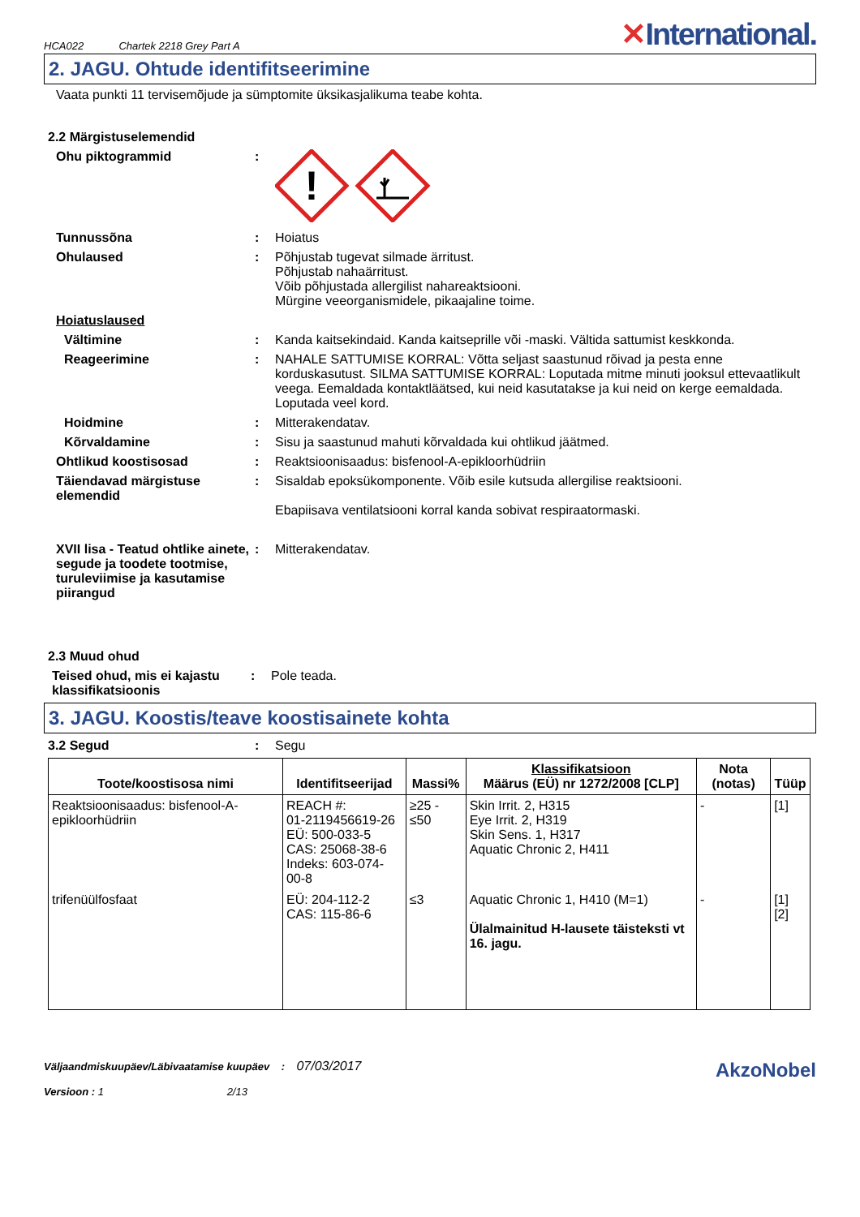HCA022 Chartek 2218 Grey Part A
✕International.
2. JAGU. Ohtude identifitseerimine
Vaata punkti 11 tervisemõjude ja sümptomite üksikasjalikuma teabe kohta.
2.2 Märgistuselemendid
Ohu piktogrammid :
!
Tunnussõna : Hoiatus
Ohulaused : Põhjustab tugevat silmade ärritust.
Põhjustab nahaärritust.
Võib põhjustada allergilist nahareaktsiooni.
Mürgine veeorganismidele, pikaajaline toime.
Hoiatuslaused
Vältimine : Kanda kaitsekindaid. Kanda kaitseprille või -maski. Vältida sattumist keskkonda.
Reageerimine : NAHALE SATTUMISE KORRAL: Võtta seljast saastunud rõivad ja pesta enne korduskasutust. SILMA SATTUMISE KORRAL: Loputada mitme minuti jooksul ettevaatlikult veega. Eemaldada kontaktläätsed, kui neid kasutatakse ja kui neid on kerge eemaldada. Loputada veel kord.
Hoidmine : Mitterakendatav.
Kõrvaldamine : Sisu ja saastunud mahuti kõrvaldada kui ohtlikud jäätmed.
Ohtlikud koostisosad : Reaktsioonisaadus: bisfenool-A-epikloorhüdriin
Täiendavad märgistuse elemendid
: Sisaldab epoksükomponente. Võib esile kutsuda allergilise reaktsiooni.
Ebapiisava ventilatsiooni korral kanda sobivat respiraatormaski.
XVII lisa - Teatud ohtlike ainete, segude ja toodete tootmise, turuleviimise ja kasutamise piirangud
: Mitterakendatav.
2.3 Muud ohud
Teised ohud, mis ei kajastu klassifikatsioonis
: Pole teada.
3. JAGU. Koostis/teave koostisainete kohta
3.2 Segud : Segu
| Toote/koostisosa nimi | Identifitseerijad | Massi% | Klassifikatsioon Määrus (EÜ) nr 1272/2008 [CLP] | Nota (notas) | Tüüp |
| --- | --- | --- | --- | --- | --- |
| Reaktsioonisaadus: bisfenool-A-epikloorhüdriin | REACH #: 01-2119456619-26 EÜ: 500-033-5 CAS: 25068-38-6 Indeks: 603-074-00-8 | ≥25 - ≤50 | Skin Irrit. 2, H315 Eye Irrit. 2, H319 Skin Sens. 1, H317 Aquatic Chronic 2, H411 | - | [1] |
| trifenüülfosfaat | EÜ: 204-112-2 CAS: 115-86-6 | ≤3 | Aquatic Chronic 1, H410 (M=1) Ülalmainitud H-lausete täisteksti vt 16. jagu. | - | [1] [2] |
Väljaandmiskuupäev/Läbivaatamise kuupäev : 07/03/2017
Versioon : 1 2/13
AkzoNobel